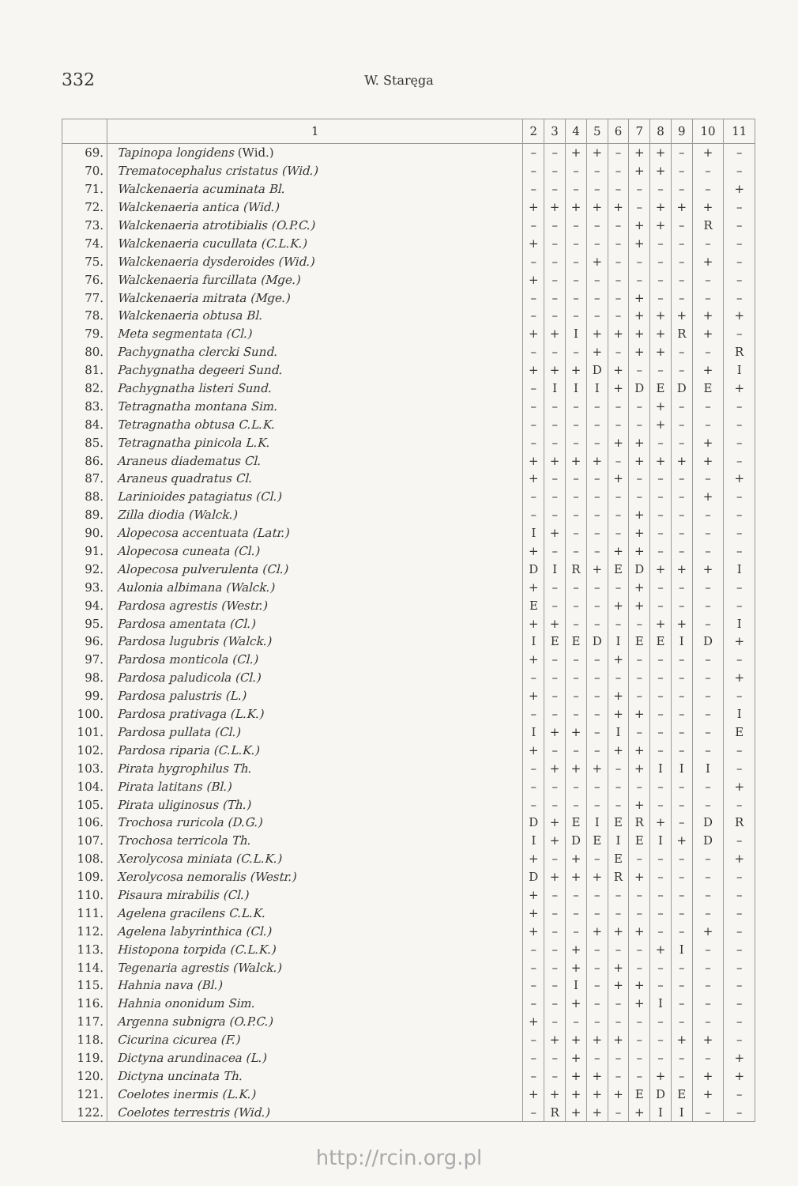332
W. Staręga
| | 1 | 2 | 3 | 4 | 5 | 6 | 7 | 8 | 9 | 10 | 11 |
| --- | --- | --- | --- | --- | --- | --- | --- | --- | --- | --- | --- |
| 69. | Tapinopa longidens (Wid.) | – | – | + | + | – | + | + | – | + | – |
| 70. | Trematocephalus cristatus (Wid.) | – | – | – | – | – | + | + | – | – | – |
| 71. | Walckenaeria acuminata Bl. | – | – | – | – | – | – | – | – | – | + |
| 72. | Walckenaeria antica (Wid.) | + | + | + | + | + | – | + | + | + | – |
| 73. | Walckenaeria atrotibialis (O.P.C.) | – | – | – | – | – | + | + | – | R | – |
| 74. | Walckenaeria cucullata (C.L.K.) | + | – | – | – | – | + | – | – | – | – |
| 75. | Walckenaeria dysderoides (Wid.) | – | – | – | + | – | – | – | – | + | – |
| 76. | Walckenaeria furcillata (Mge.) | + | – | – | – | – | – | – | – | – | – |
| 77. | Walckenaeria mitrata (Mge.) | – | – | – | – | – | + | – | – | – | – |
| 78. | Walckenaeria obtusa Bl. | – | – | – | – | – | + | + | + | + | + |
| 79. | Meta segmentata (Cl.) | + | + | I | + | + | + | + | R | + | – |
| 80. | Pachygnatha clercki Sund. | – | – | – | + | – | + | + | – | – | R |
| 81. | Pachygnatha degeeri Sund. | + | + | + | D | + | – | – | – | + | I |
| 82. | Pachygnatha listeri Sund. | – | I | I | I | + | D | E | D | E | + |
| 83. | Tetragnatha montana Sim. | – | – | – | – | – | – | + | – | – | – |
| 84. | Tetragnatha obtusa C.L.K. | – | – | – | – | – | – | + | – | – | – |
| 85. | Tetragnatha pinicola L.K. | – | – | – | – | + | + | – | – | + | – |
| 86. | Araneus diadematus Cl. | + | + | + | + | – | + | + | + | + | – |
| 87. | Araneus quadratus Cl. | + | – | – | – | + | – | – | – | – | + |
| 88. | Larinioides patagiatus (Cl.) | – | – | – | – | – | – | – | – | + | – |
| 89. | Zilla diodia (Walck.) | – | – | – | – | – | + | – | – | – | – |
| 90. | Alopecosa accentuata (Latr.) | I | + | – | – | – | + | – | – | – | – |
| 91. | Alopecosa cuneata (Cl.) | + | – | – | – | + | + | – | – | – | – |
| 92. | Alopecosa pulverulenta (Cl.) | D | I | R | + | E | D | + | + | + | I |
| 93. | Aulonia albimana (Walck.) | + | – | – | – | – | + | – | – | – | – |
| 94. | Pardosa agrestis (Westr.) | E | – | – | – | + | + | – | – | – | – |
| 95. | Pardosa amentata (Cl.) | + | + | – | – | – | – | + | + | – | I |
| 96. | Pardosa lugubris (Walck.) | I | E | E | D | I | E | E | I | D | + |
| 97. | Pardosa monticola (Cl.) | + | – | – | – | + | – | – | – | – | – |
| 98. | Pardosa paludicola (Cl.) | – | – | – | – | – | – | – | – | – | + |
| 99. | Pardosa palustris (L.) | + | – | – | – | + | – | – | – | – | – |
| 100. | Pardosa prativaga (L.K.) | – | – | – | – | + | + | – | – | – | I |
| 101. | Pardosa pullata (Cl.) | I | + | + | – | I | – | – | – | – | E |
| 102. | Pardosa riparia (C.L.K.) | + | – | – | – | + | + | – | – | – | – |
| 103. | Pirata hygrophilus Th. | – | + | + | + | – | + | I | I | I | – |
| 104. | Pirata latitans (Bl.) | – | – | – | – | – | – | – | – | – | + |
| 105. | Pirata uliginosus (Th.) | – | – | – | – | – | + | – | – | – | – |
| 106. | Trochosa ruricola (D.G.) | D | + | E | I | E | R | + | – | D | R |
| 107. | Trochosa terricola Th. | I | + | D | E | I | E | I | + | D | – |
| 108. | Xerolycosa miniata (C.L.K.) | + | – | + | – | E | – | – | – | – | + |
| 109. | Xerolycosa nemoralis (Westr.) | D | + | + | + | R | + | – | – | – | – |
| 110. | Pisaura mirabilis (Cl.) | + | – | – | – | – | – | – | – | – | – |
| 111. | Agelena gracilens C.L.K. | + | – | – | – | – | – | – | – | – | – |
| 112. | Agelena labyrinthica (Cl.) | + | – | – | + | + | + | – | – | + | – |
| 113. | Histopona torpida (C.L.K.) | – | – | + | – | – | – | + | I | – | – |
| 114. | Tegenaria agrestis (Walck.) | – | – | + | – | + | – | – | – | – | – |
| 115. | Hahnia nava (Bl.) | – | – | I | – | + | + | – | – | – | – |
| 116. | Hahnia ononidum Sim. | – | – | + | – | – | + | I | – | – | – |
| 117. | Argenna subnigra (O.P.C.) | + | – | – | – | – | – | – | – | – | – |
| 118. | Cicurina cicurea (F.) | – | + | + | + | + | – | – | + | + | – |
| 119. | Dictyna arundinacea (L.) | – | – | + | – | – | – | – | – | – | + |
| 120. | Dictyna uncinata Th. | – | – | + | + | – | – | + | – | + | + |
| 121. | Coelotes inermis (L.K.) | + | + | + | + | + | E | D | E | + | – |
| 122. | Coelotes terrestris (Wid.) | – | R | + | + | – | + | I | I | – | – |
http://rcin.org.pl